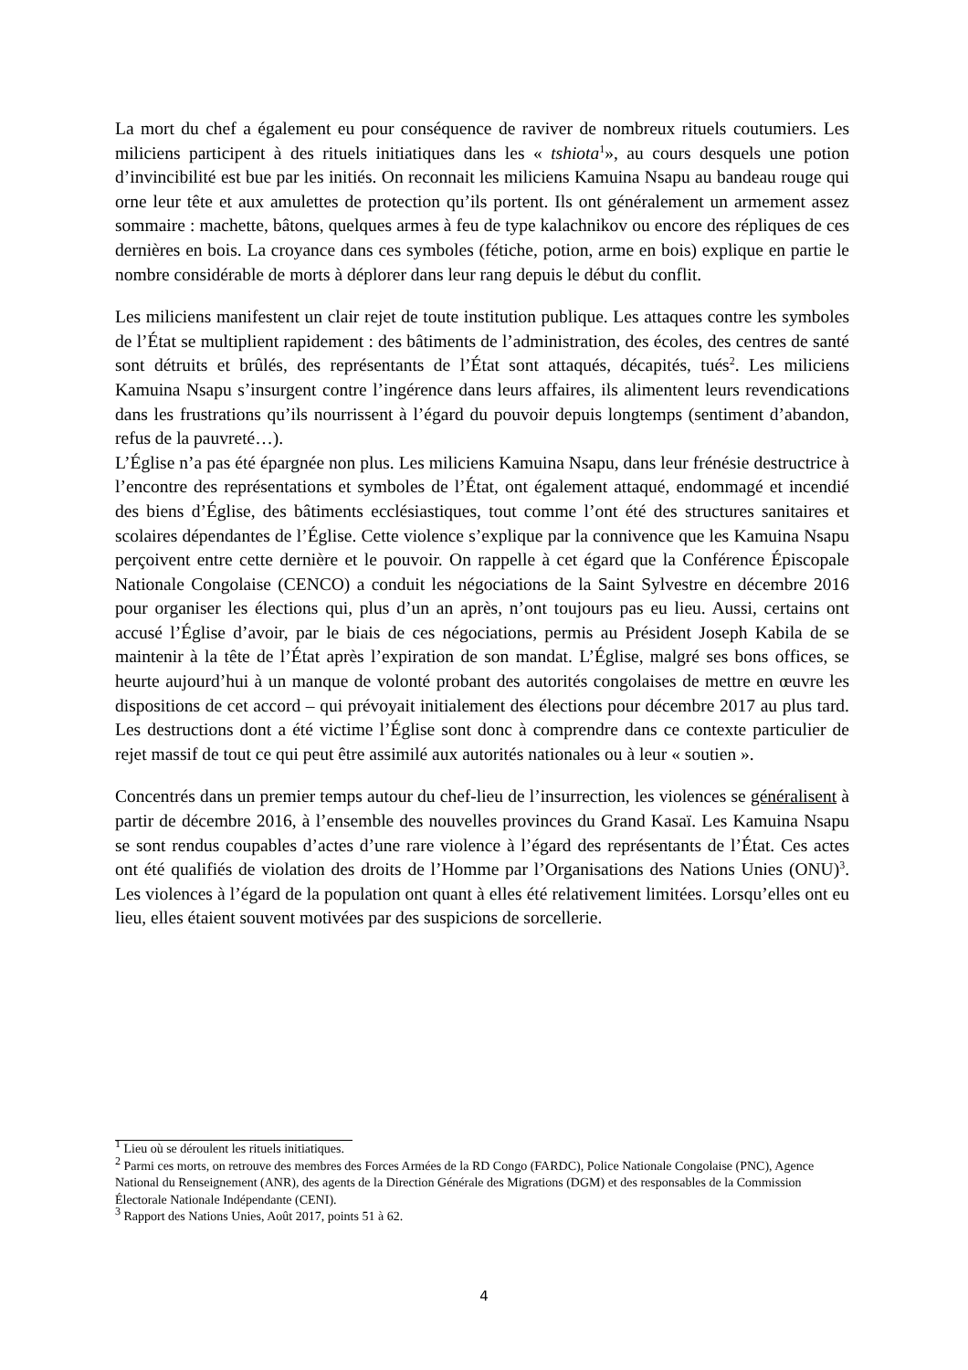La mort du chef a également eu pour conséquence de raviver de nombreux rituels coutumiers. Les miliciens participent à des rituels initiatiques dans les « tshiota<sup>1</sup>», au cours desquels une potion d’invincibilité est bue par les initiés. On reconnait les miliciens Kamuina Nsapu au bandeau rouge qui orne leur tête et aux amulettes de protection qu’ils portent. Ils ont généralement un armement assez sommaire : machette, bâtons, quelques armes à feu de type kalachnikov ou encore des répliques de ces dernières en bois. La croyance dans ces symboles (fétiche, potion, arme en bois) explique en partie le nombre considérable de morts à déplorer dans leur rang depuis le début du conflit.
Les miliciens manifestent un clair rejet de toute institution publique. Les attaques contre les symboles de l’État se multiplient rapidement : des bâtiments de l’administration, des écoles, des centres de santé sont détruits et brûlés, des représentants de l’État sont attaqués, décapités, tués<sup>2</sup>. Les miliciens Kamuina Nsapu s’insurgent contre l’ingérence dans leurs affaires, ils alimentent leurs revendications dans les frustrations qu’ils nourrissent à l’égard du pouvoir depuis longtemps (sentiment d’abandon, refus de la pauvreté…).
L’Église n’a pas été épargnée non plus. Les miliciens Kamuina Nsapu, dans leur frénésie destructrice à l’encontre des représentations et symboles de l’État, ont également attaqué, endommagé et incendié des biens d’Église, des bâtiments ecclésiastiques, tout comme l’ont été des structures sanitaires et scolaires dépendantes de l’Église. Cette violence s’explique par la connivence que les Kamuina Nsapu perçoivent entre cette dernière et le pouvoir. On rappelle à cet égard que la Conférence Épiscopale Nationale Congolaise (CENCO) a conduit les négociations de la Saint Sylvestre en décembre 2016 pour organiser les élections qui, plus d’un an après, n’ont toujours pas eu lieu. Aussi, certains ont accusé l’Église d’avoir, par le biais de ces négociations, permis au Président Joseph Kabila de se maintenir à la tête de l’État après l’expiration de son mandat. L’Église, malgré ses bons offices, se heurte aujourd’hui à un manque de volonté probant des autorités congolaises de mettre en œuvre les dispositions de cet accord – qui prévoyait initialement des élections pour décembre 2017 au plus tard. Les destructions dont a été victime l’Église sont donc à comprendre dans ce contexte particulier de rejet massif de tout ce qui peut être assimilé aux autorités nationales ou à leur « soutien ».
Concentrés dans un premier temps autour du chef-lieu de l’insurrection, les violences se généralisent à partir de décembre 2016, à l’ensemble des nouvelles provinces du Grand Kasaï. Les Kamuina Nsapu se sont rendus coupables d’actes d’une rare violence à l’égard des représentants de l’État. Ces actes ont été qualifiés de violation des droits de l’Homme par l’Organisations des Nations Unies (ONU)<sup>3</sup>. Les violences à l’égard de la population ont quant à elles été relativement limitées. Lorsqu’elles ont eu lieu, elles étaient souvent motivées par des suspicions de sorcellerie.
<sup>1</sup> Lieu où se déroulent les rituels initiatiques.
<sup>2</sup> Parmi ces morts, on retrouve des membres des Forces Armées de la RD Congo (FARDC), Police Nationale Congolaise (PNC), Agence National du Renseignement (ANR), des agents de la Direction Générale des Migrations (DGM) et des responsables de la Commission Électorale Nationale Indépendante (CENI).
<sup>3</sup> Rapport des Nations Unies, Août 2017, points 51 à 62.
4